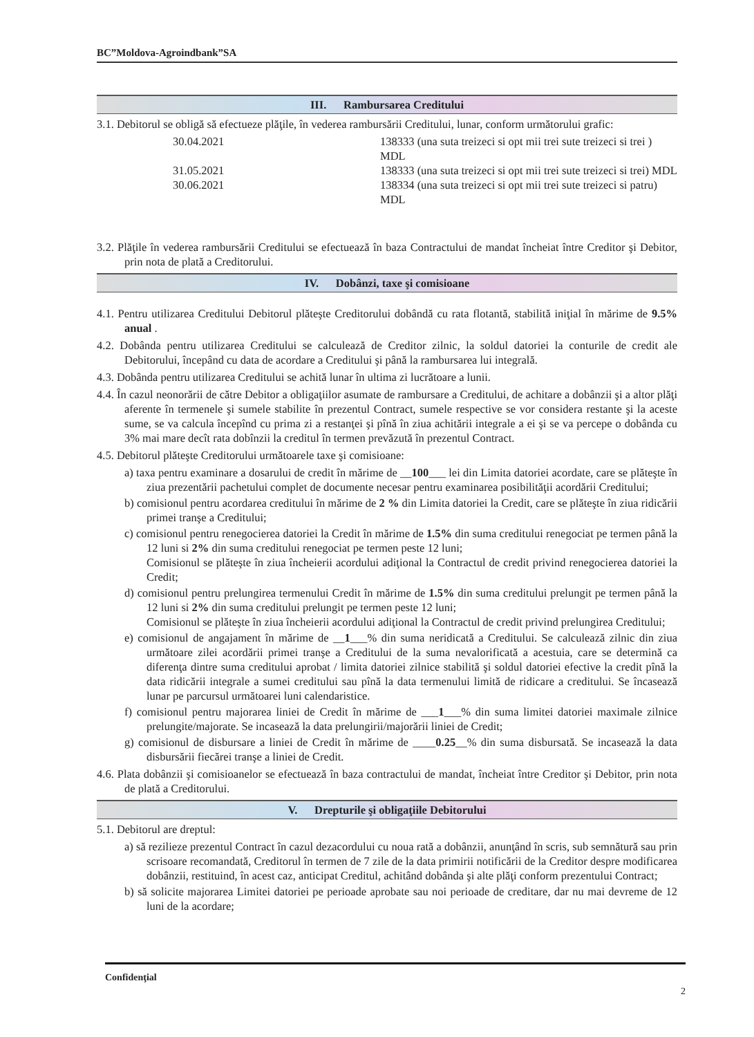BC”Moldova-Agroindbank”SA
III. Rambursarea Creditului
3.1. Debitorul se obligă să efectueze plăţile, în vederea rambursării Creditului, lunar, conform următorului grafic:
30.04.2021
138333 (una suta treizeci si opt mii trei sute treizeci si trei ) MDL
31.05.2021
138333 (una suta treizeci si opt mii trei sute treizeci si trei) MDL
30.06.2021
138334 (una suta treizeci si opt mii trei sute treizeci si patru) MDL
3.2. Plăţile în vederea rambursării Creditului se efectuează în baza Contractului de mandat încheiat între Creditor şi Debitor, prin nota de plată a Creditorului.
IV. Dobânzi, taxe şi comisioane
4.1. Pentru utilizarea Creditului Debitorul plăteşte Creditorului dobândă cu rata flotantă, stabilită iniţial în mărime de 9.5% anual .
4.2. Dobânda pentru utilizarea Creditului se calculează de Creditor zilnic, la soldul datoriei la conturile de credit ale Debitorului, începând cu data de acordare a Creditului şi până la rambursarea lui integrală.
4.3. Dobânda pentru utilizarea Creditului se achită lunar în ultima zi lucrătoare a lunii.
4.4. În cazul neonorării de către Debitor a obligaţiilor asumate de rambursare a Creditului, de achitare a dobânzii şi a altor plăţi aferente în termenele şi sumele stabilite în prezentul Contract, sumele respective se vor considera restante şi la aceste sume, se va calcula începînd cu prima zi a restanţei şi pînă în ziua achitării integrale a ei şi se va percepe o dobânda cu 3% mai mare decît rata dobînzii la creditul în termen prevăzută în prezentul Contract.
4.5. Debitorul plăteşte Creditorului următoarele taxe şi comisioane:
a) taxa pentru examinare a dosarului de credit în mărime de __100___ lei din Limita datoriei acordate, care se plăteşte în ziua prezentării pachetului complet de documente necesar pentru examinarea posibilităţii acordării Creditului;
b) comisionul pentru acordarea creditului în mărime de 2 % din Limita datoriei la Credit, care se plăteşte în ziua ridicării primei tranşe a Creditului;
c) comisionul pentru renegocierea datoriei la Credit în mărime de 1.5% din suma creditului renegociat pe termen până la 12 luni si 2% din suma creditului renegociat pe termen peste 12 luni;
Comisionul se plăteşte în ziua încheierii acordului adiţional la Contractul de credit privind renegocierea datoriei la Credit;
d) comisionul pentru prelungirea termenului Credit în mărime de 1.5% din suma creditului prelungit pe termen până la 12 luni si 2% din suma creditului prelungit pe termen peste 12 luni;
Comisionul se plăteşte în ziua încheierii acordului adiţional la Contractul de credit privind prelungirea Creditului;
e) comisionul de angajament în mărime de __1___% din suma neridicată a Creditului. Se calculează zilnic din ziua următoare zilei acordării primei tranşe a Creditului de la suma nevalorificată a acestuia, care se determină ca diferenţa dintre suma creditului aprobat / limita datoriei zilnice stabilită şi soldul datoriei efective la credit pînă la data ridicării integrale a sumei creditului sau pînă la data termenului limită de ridicare a creditului. Se încasează lunar pe parcursul următoarei luni calendaristice.
f) comisionul pentru majorarea liniei de Credit în mărime de ___1___% din suma limitei datoriei maximale zilnice prelungite/majorate. Se incasează la data prelungirii/majorării liniei de Credit;
g) comisionul de disbursare a liniei de Credit în mărime de ____0.25__% din suma disbursată. Se incasează la data disbursării fiecărei tranşe a liniei de Credit.
4.6. Plata dobânzii şi comisioanelor se efectuează în baza contractului de mandat, încheiat între Creditor şi Debitor, prin nota de plată a Creditorului.
V. Drepturile şi obligaţiile Debitorului
5.1. Debitorul are dreptul:
a) să rezilieze prezentul Contract în cazul dezacordului cu noua rată a dobânzii, anunţând în scris, sub semnătură sau prin scrisoare recomandată, Creditorul în termen de 7 zile de la data primirii notificării de la Creditor despre modificarea dobânzii, restituind, în acest caz, anticipat Creditul, achitând dobânda şi alte plăţi conform prezentului Contract;
b) să solicite majorarea Limitei datoriei pe perioade aprobate sau noi perioade de creditare, dar nu mai devreme de 12 luni de la acordare;
Confidenţial 2